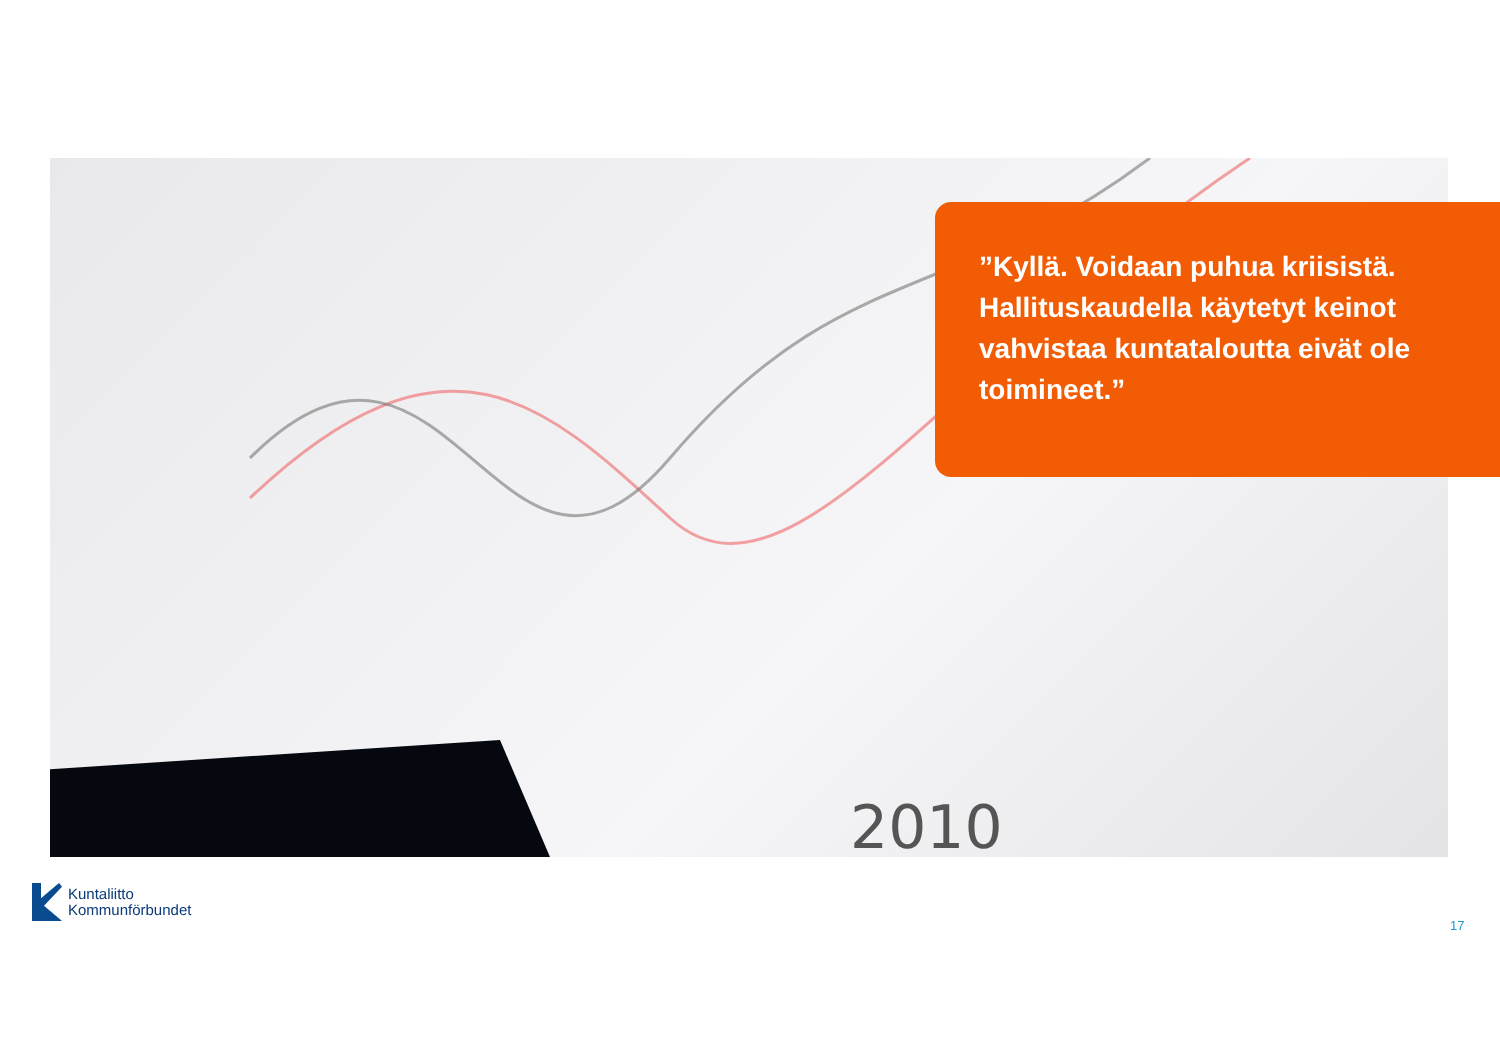2010
”Kyllä. Voidaan puhua kriisistä. Hallituskaudella käytetyt keinot vahvistaa kuntataloutta eivät ole toimineet.”
Kuntaliitto
Kommunförbundet
17